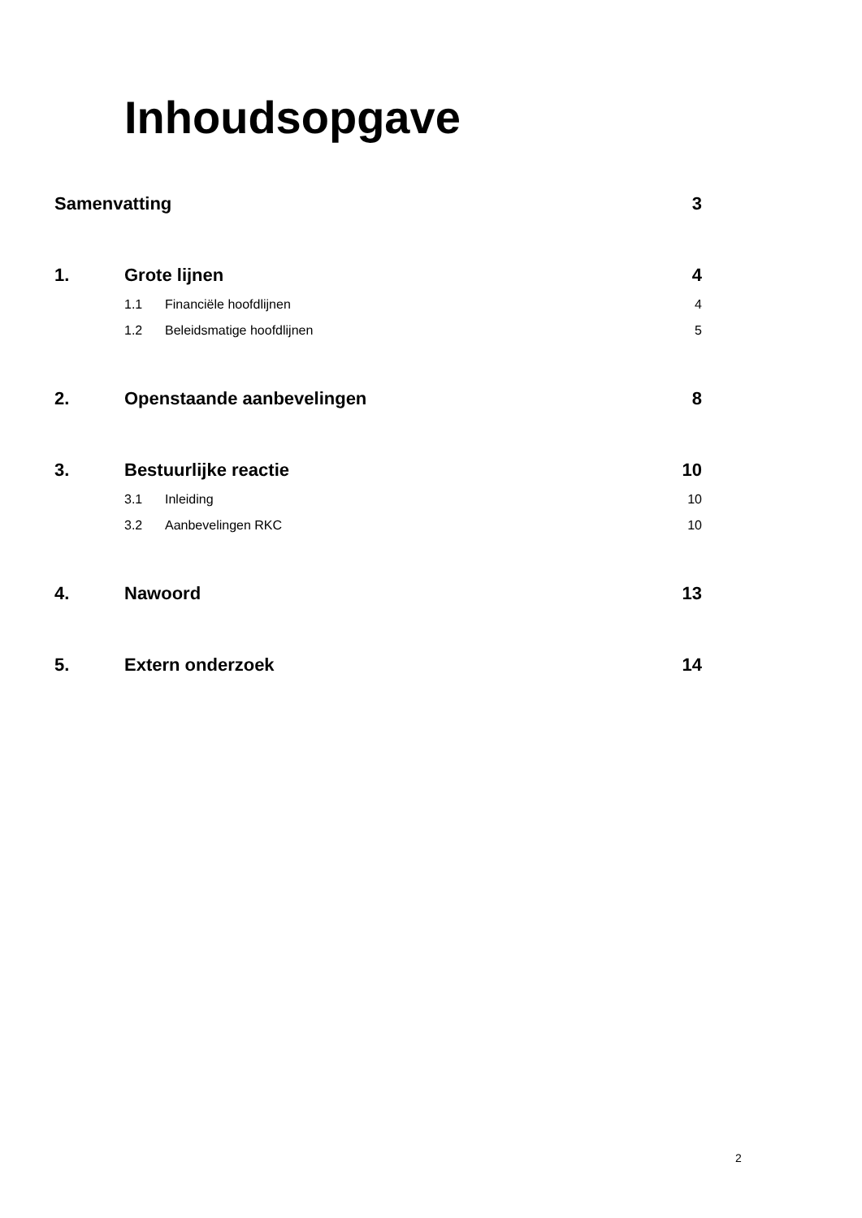Inhoudsopgave
Samenvatting 3
1. Grote lijnen 4
1.1 Financiële hoofdlijnen 4
1.2 Beleidsmatige hoofdlijnen 5
2. Openstaande aanbevelingen 8
3. Bestuurlijke reactie 10
3.1 Inleiding 10
3.2 Aanbevelingen RKC 10
4. Nawoord 13
5. Extern onderzoek 14
2